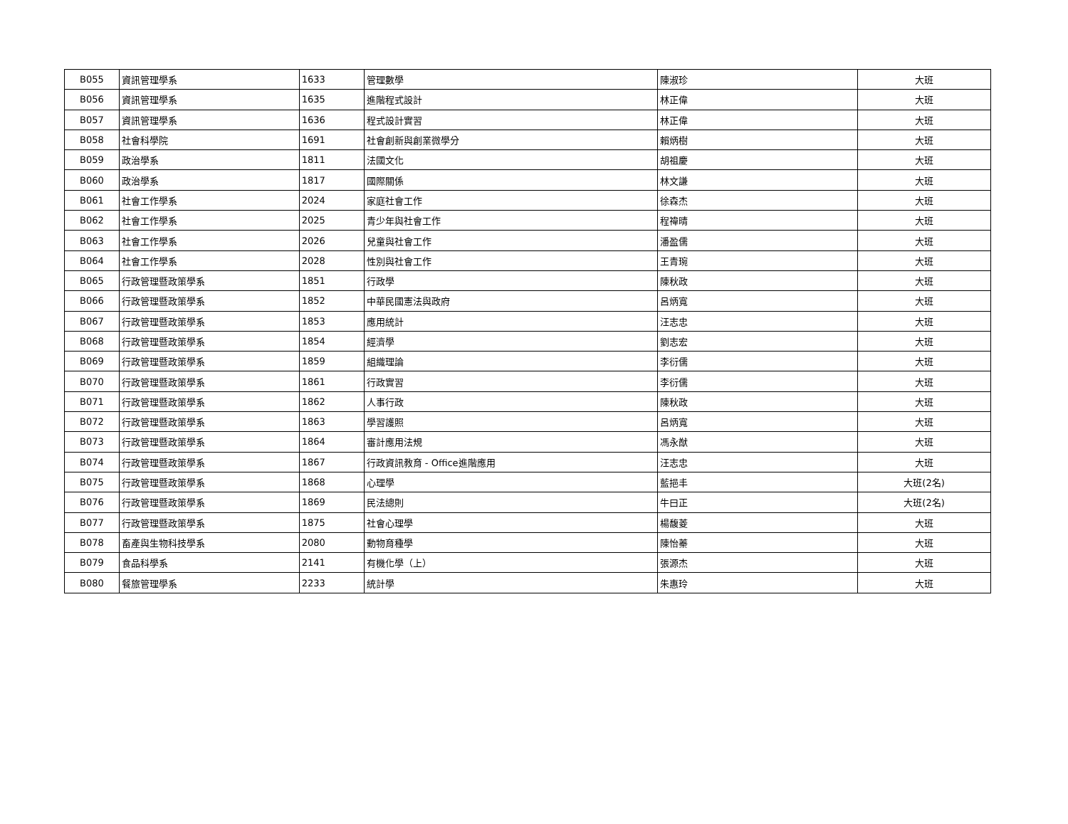| B055 | 資訊管理學系 | 1633 | 管理數學 | 陳淑珍 | 大班 |
| B056 | 資訊管理學系 | 1635 | 進階程式設計 | 林正偉 | 大班 |
| B057 | 資訊管理學系 | 1636 | 程式設計實習 | 林正偉 | 大班 |
| B058 | 社會科學院 | 1691 | 社會創新與創業微學分 | 賴炳樹 | 大班 |
| B059 | 政治學系 | 1811 | 法國文化 | 胡祖慶 | 大班 |
| B060 | 政治學系 | 1817 | 國際關係 | 林文謙 | 大班 |
| B061 | 社會工作學系 | 2024 | 家庭社會工作 | 徐森杰 | 大班 |
| B062 | 社會工作學系 | 2025 | 青少年與社會工作 | 程禕晴 | 大班 |
| B063 | 社會工作學系 | 2026 | 兒童與社會工作 | 潘盈儒 | 大班 |
| B064 | 社會工作學系 | 2028 | 性別與社會工作 | 王青琬 | 大班 |
| B065 | 行政管理暨政策學系 | 1851 | 行政學 | 陳秋政 | 大班 |
| B066 | 行政管理暨政策學系 | 1852 | 中華民國憲法與政府 | 呂炳寬 | 大班 |
| B067 | 行政管理暨政策學系 | 1853 | 應用統計 | 汪志忠 | 大班 |
| B068 | 行政管理暨政策學系 | 1854 | 經濟學 | 劉志宏 | 大班 |
| B069 | 行政管理暨政策學系 | 1859 | 組織理論 | 李衍儒 | 大班 |
| B070 | 行政管理暨政策學系 | 1861 | 行政實習 | 李衍儒 | 大班 |
| B071 | 行政管理暨政策學系 | 1862 | 人事行政 | 陳秋政 | 大班 |
| B072 | 行政管理暨政策學系 | 1863 | 學習護照 | 呂炳寬 | 大班 |
| B073 | 行政管理暨政策學系 | 1864 | 審計應用法規 | 馮永猷 | 大班 |
| B074 | 行政管理暨政策學系 | 1867 | 行政資訊教育 - Office進階應用 | 汪志忠 | 大班 |
| B075 | 行政管理暨政策學系 | 1868 | 心理學 | 藍挹丰 | 大班(2名) |
| B076 | 行政管理暨政策學系 | 1869 | 民法總則 | 牛曰正 | 大班(2名) |
| B077 | 行政管理暨政策學系 | 1875 | 社會心理學 | 楊馥菱 | 大班 |
| B078 | 畜產與生物科技學系 | 2080 | 動物育種學 | 陳怡蓁 | 大班 |
| B079 | 食品科學系 | 2141 | 有機化學（上） | 張源杰 | 大班 |
| B080 | 餐旅管理學系 | 2233 | 統計學 | 朱惠玲 | 大班 |